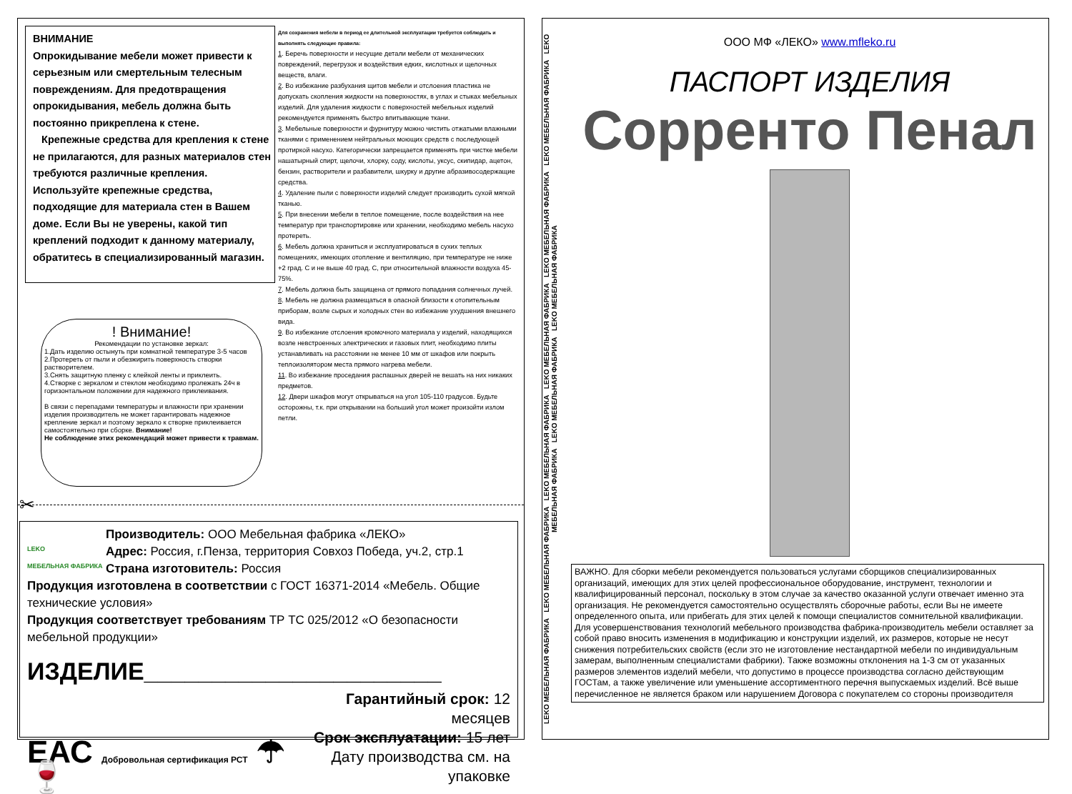ВНИМАНИЕ
Опрокидывание мебели может привести к серьезным или смертельным телесным повреждениям. Для предотвращения опрокидывания, мебель должна быть постоянно прикреплена к стене.
Крепежные средства для крепления к стене не прилагаются, для разных материалов стен требуются различные крепления. Используйте крепежные средства, подходящие для материала стен в Вашем доме. Если Вы не уверены, какой тип креплений подходит к данному материалу, обратитесь в специализированный магазин.
Для сохранения мебели в период ее длительной эксплуатации требуется соблюдать и выполнять следующие правила:
1. Беречь поверхности и несущие детали мебели от механических повреждений, перегрузок и воздействия едких, кислотных и щелочных веществ, влаги.
2. Во избежание разбухания щитов мебели и отслоения пластика не допускать скопления жидкости на поверхностях, в углах и стыках мебельных изделий. Для удаления жидкости с поверхностей мебельных изделий рекомендуется применять быстро впитывающие ткани.
3. Мебельные поверхности и фурнитуру можно чистить отжатыми влажными тканями с применением нейтральных моющих средств с последующей протиркой насухо. Категорически запрещается применять при чистке мебели нашатырный спирт, щелочи, хлорку, соду, кислоты, уксус, скипидар, ацетон, бензин, растворители и разбавители, шкурку и другие абразивосодержащие средства.
4. Удаление пыли с поверхности изделий следует производить сухой мягкой тканью.
5. При внесении мебели в теплое помещение, после воздействия на нее температур при транспортировке или хранении, необходимо мебель насухо протереть.
6. Мебель должна храниться и эксплуатироваться в сухих теплых помещениях, имеющих отопление и вентиляцию, при температуре не ниже +2 град. С и не выше 40 град. С, при относительной влажности воздуха 45-75%.
7. Мебель должна быть защищена от прямого попадания солнечных лучей.
8. Мебель не должна размещаться в опасной близости к отопительным приборам, возле сырых и холодных стен во избежание ухудшения внешнего вида.
9. Во избежание отслоения кромочного материала у изделий, находящихся возле невстроенных электрических и газовых плит, необходимо плиты устанавливать на расстоянии не менее 10 мм от шкафов или покрыть теплоизолятором места прямого нагрева мебели.
11. Во избежание проседания распашных дверей не вешать на них никаких предметов.
12. Двери шкафов могут открываться на угол 105-110 градусов. Будьте осторожны, т.к. при открывании на больший угол может произойти излом петли.
! Внимание!
Рекомендации по установке зеркал:
1.Дать изделию остынуть при комнатной температуре 3-5 часов
2.Протереть от пыли и обезжирить поверхность створки растворителем.
3.Снять защитную пленку с клейкой ленты и приклеить.
4.Створке с зеркалом и стеклом необходимо пролежать 24ч в горизонтальном положении для надежного приклеивания.
В связи с перепадами температуры и влажности при хранении изделия производитель не может гарантировать надежное крепление зеркал и поэтому зеркало к створке приклеивается самостоятельно при сборке. Внимание!
Не соблюдение этих рекомендаций может привести к травмам.
✂
LEKO
МЕБЕЛЬНАЯ ФАБРИКА
Производитель: ООО Мебельная фабрика «ЛЕКО»
Адрес: Россия, г.Пенза, территория Совхоз Победа, уч.2, стр.1
Страна изготовитель: Россия
Продукция изготовлена в соответствии с ГОСТ 16371-2014 «Мебель. Общие технические условия»
Продукция соответствует требованиям ТР ТС 025/2012 «О безопасности мебельной продукции»
ИЗДЕЛИЕ______________________
ЕАС Добровольная сертификация РСТ ☂ 🍷
Гарантийный срок: 12 месяцев
Срок эксплуатации: 15 лет
Дату производства см. на упаковке
LEKO МЕБЕЛЬНАЯ ФАБРИКА LEKO МЕБЕЛЬНАЯ ФАБРИКА LEKO МЕБЕЛЬНАЯ ФАБРИКА LEKO МЕБЕЛЬНАЯ ФАБРИКА LEKO МЕБЕЛЬНАЯ ФАБРИКА LEKO МЕБЕЛЬНАЯ ФАБРИКА LEKO МЕБЕЛЬНАЯ ФАБРИКА LEKO МЕБЕЛЬНАЯ ФАБРИКА LEKO МЕБЕЛЬНАЯ ФАБРИКА
ООО МФ «ЛЕКО» www.mfleko.ru
ПАСПОРТ ИЗДЕЛИЯ
Сорренто Пенал
ВАЖНО. Для сборки мебели рекомендуется пользоваться услугами сборщиков специализированных организаций, имеющих для этих целей профессиональное оборудование, инструмент, технологии и квалифицированный персонал, поскольку в этом случае за качество оказанной услуги отвечает именно эта организация. Не рекомендуется самостоятельно осуществлять сборочные работы, если Вы не имеете определенного опыта, или прибегать для этих целей к помощи специалистов сомнительной квалификации. Для усовершенствования технологий мебельного производства фабрика-производитель мебели оставляет за собой право вносить изменения в модификацию и конструкции изделий, их размеров, которые не несут снижения потребительских свойств (если это не изготовление нестандартной мебели по индивидуальным замерам, выполненным специалистами фабрики). Также возможны отклонения на 1-3 см от указанных размеров элементов изделий мебели, что допустимо в процессе производства согласно действующим ГОСТам, а также увеличение или уменьшение ассортиментного перечня выпускаемых изделий. Всё выше перечисленное не является браком или нарушением Договора с покупателем со стороны производителя